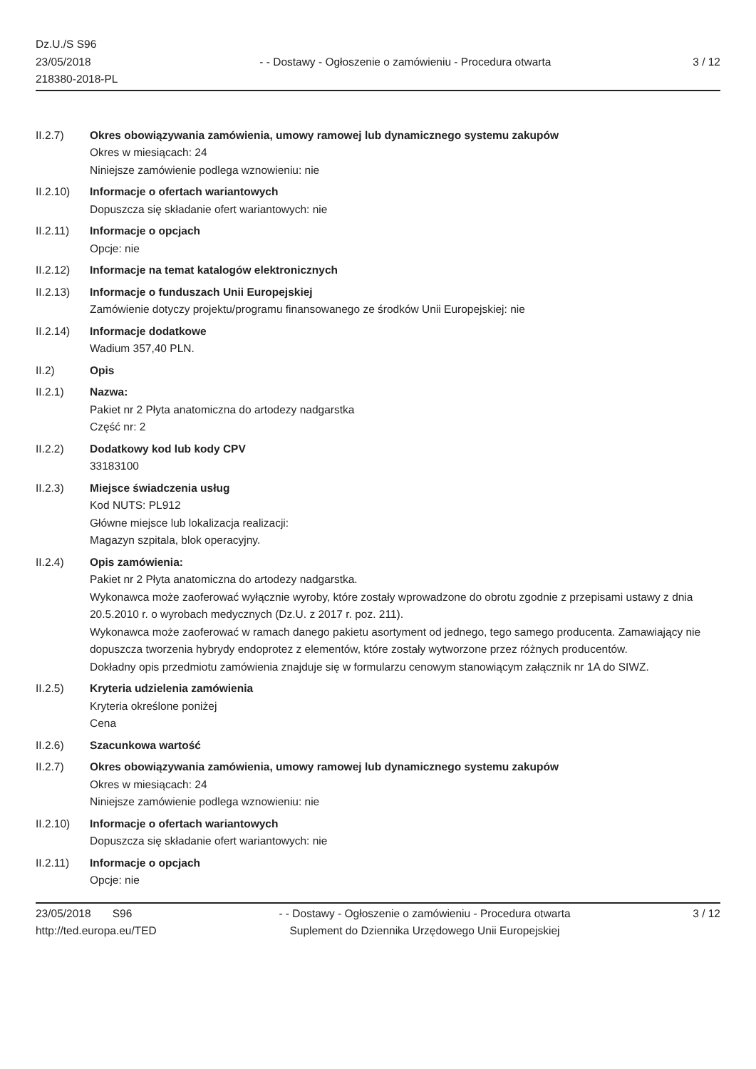Dz.U./S S96
23/05/2018
218380-2018-PL
- - Dostawy - Ogłoszenie o zamówieniu - Procedura otwarta
3 / 12
II.2.7) Okres obowiązywania zamówienia, umowy ramowej lub dynamicznego systemu zakupów
Okres w miesiącach: 24
Niniejsze zamówienie podlega wznowieniu: nie
II.2.10) Informacje o ofertach wariantowych
Dopuszcza się składanie ofert wariantowych: nie
II.2.11) Informacje o opcjach
Opcje: nie
II.2.12) Informacje na temat katalogów elektronicznych
II.2.13) Informacje o funduszach Unii Europejskiej
Zamówienie dotyczy projektu/programu finansowanego ze środków Unii Europejskiej: nie
II.2.14) Informacje dodatkowe
Wadium 357,40 PLN.
II.2) Opis
II.2.1) Nazwa:
Pakiet nr 2 Płyta anatomiczna do artodezy nadgarstka
Część nr: 2
II.2.2) Dodatkowy kod lub kody CPV
33183100
II.2.3) Miejsce świadczenia usług
Kod NUTS: PL912
Główne miejsce lub lokalizacja realizacji:
Magazyn szpitala, blok operacyjny.
II.2.4) Opis zamówienia:
Pakiet nr 2 Płyta anatomiczna do artodezy nadgarstka.
Wykonawca może zaoferować wyłącznie wyroby, które zostały wprowadzone do obrotu zgodnie z przepisami ustawy z dnia 20.5.2010 r. o wyrobach medycznych (Dz.U. z 2017 r. poz. 211).
Wykonawca może zaoferować w ramach danego pakietu asortyment od jednego, tego samego producenta. Zamawiający nie dopuszcza tworzenia hybrydy endoprotez z elementów, które zostały wytworzone przez różnych producentów.
Dokładny opis przedmiotu zamówienia znajduje się w formularzu cenowym stanowiącym załącznik nr 1A do SIWZ.
II.2.5) Kryteria udzielenia zamówienia
Kryteria określone poniżej
Cena
II.2.6) Szacunkowa wartość
II.2.7) Okres obowiązywania zamówienia, umowy ramowej lub dynamicznego systemu zakupów
Okres w miesiącach: 24
Niniejsze zamówienie podlega wznowieniu: nie
II.2.10) Informacje o ofertach wariantowych
Dopuszcza się składanie ofert wariantowych: nie
II.2.11) Informacje o opcjach
Opcje: nie
23/05/2018 S96
http://ted.europa.eu/TED
- - Dostawy - Ogłoszenie o zamówieniu - Procedura otwarta
Suplement do Dziennika Urzędowego Unii Europejskiej
3 / 12